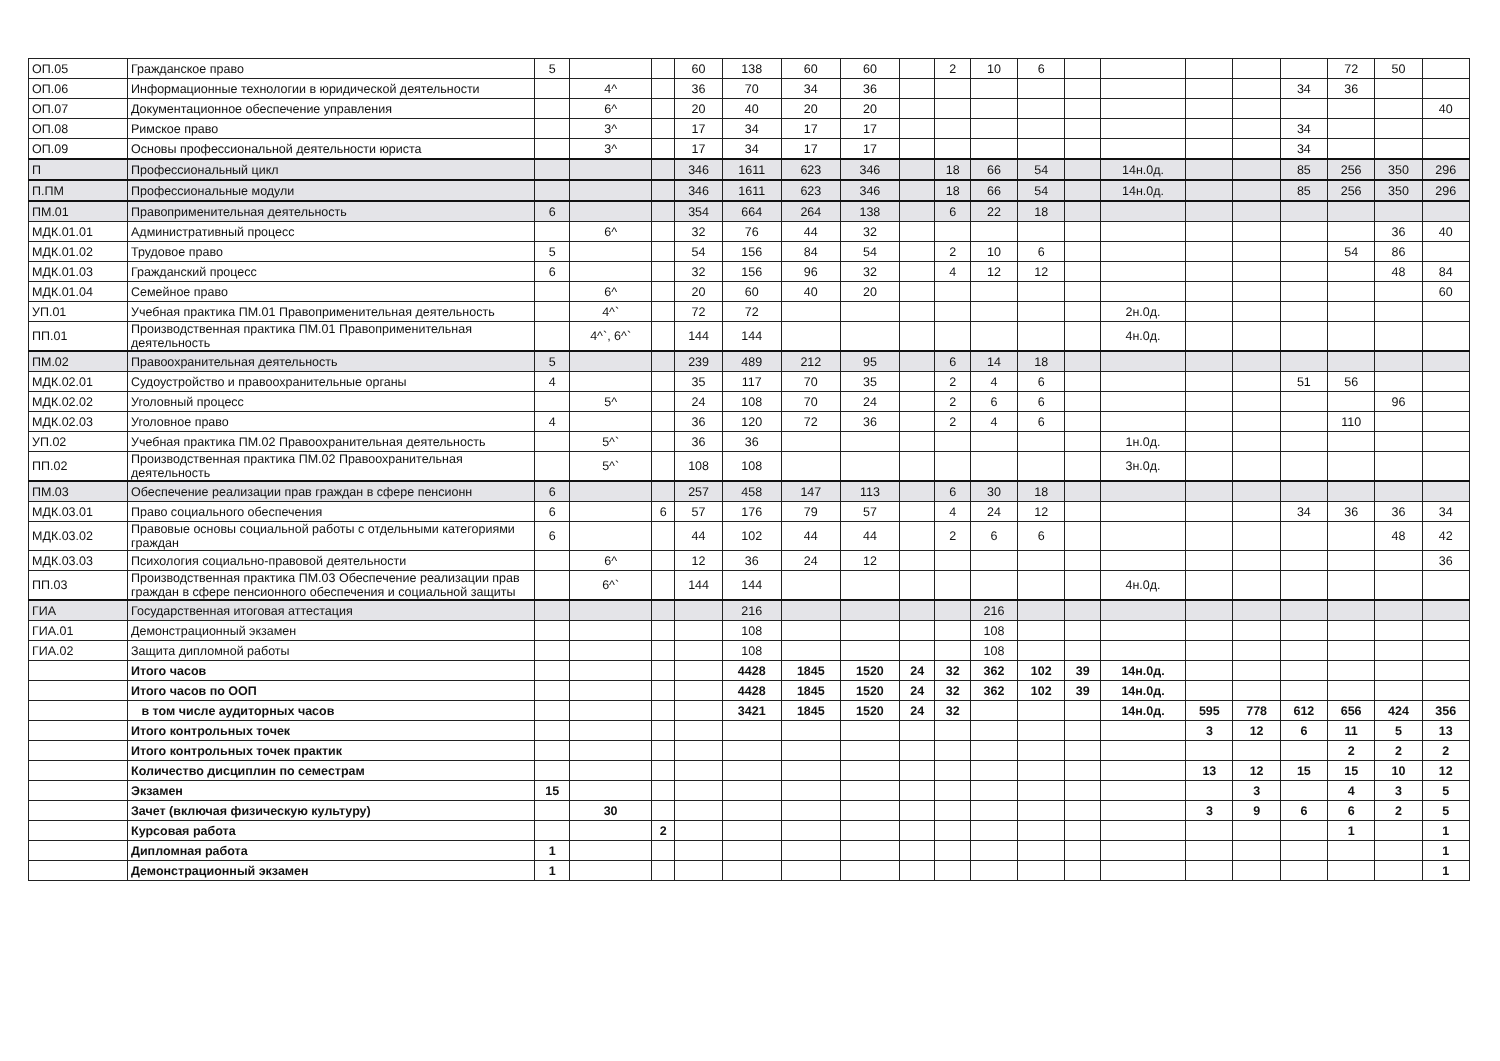| ОП.05 | Гражданское право | 5 | | | 60 | 138 | 60 | 60 | | 2 | 10 | 6 | | | | | | 72 | 50 | |
| ОП.06 | Информационные технологии в юридической деятельности | | 4^ | | 36 | 70 | 34 | 36 | | | | | | | | | 34 | 36 | | |
| ОП.07 | Документационное обеспечение управления | | 6^ | | 20 | 40 | 20 | 20 | | | | | | | | | | | | 40 |
| ОП.08 | Римское право | | 3^ | | 17 | 34 | 17 | 17 | | | | | | | | | 34 | | | |
| ОП.09 | Основы профессиональной деятельности юриста | | 3^ | | 17 | 34 | 17 | 17 | | | | | | | | | 34 | | | |
| П | Профессиональный цикл | | | | 346 | 1611 | 623 | 346 | | 18 | 66 | 54 | | 14н.0д. | | | 85 | 256 | 350 | 296 |
| П.ПМ | Профессиональные модули | | | | 346 | 1611 | 623 | 346 | | 18 | 66 | 54 | | 14н.0д. | | | 85 | 256 | 350 | 296 |
| ПМ.01 | Правоприменительная деятельность | 6 | | | 354 | 664 | 264 | 138 | | 6 | 22 | 18 | | | | | | | | |
| МДК.01.01 | Административный процесс | | 6^ | | 32 | 76 | 44 | 32 | | | | | | | | | | | 36 | 40 |
| МДК.01.02 | Трудовое право | 5 | | | 54 | 156 | 84 | 54 | | 2 | 10 | 6 | | | | | | 54 | 86 | |
| МДК.01.03 | Гражданский процесс | 6 | | | 32 | 156 | 96 | 32 | | 4 | 12 | 12 | | | | | | | 48 | 84 |
| МДК.01.04 | Семейное право | | 6^ | | 20 | 60 | 40 | 20 | | | | | | | | | | | | 60 |
| УП.01 | Учебная практика ПМ.01 Правоприменительная деятельность | | 4^` | | 72 | 72 | | | | | | | | 2н.0д. | | | | | | |
| ПП.01 | Производственная практика ПМ.01 Правоприменительная деятельность | | 4^`, 6^` | | 144 | 144 | | | | | | | | 4н.0д. | | | | | | |
| ПМ.02 | Правоохранительная деятельность | 5 | | | 239 | 489 | 212 | 95 | | 6 | 14 | 18 | | | | | | | | |
| МДК.02.01 | Судоустройство и правоохранительные органы | 4 | | | 35 | 117 | 70 | 35 | | 2 | 4 | 6 | | | | | 51 | 56 | | |
| МДК.02.02 | Уголовный процесс | | 5^ | | 24 | 108 | 70 | 24 | | 2 | 6 | 6 | | | | | | | 96 | |
| МДК.02.03 | Уголовное право | 4 | | | 36 | 120 | 72 | 36 | | 2 | 4 | 6 | | | | | | 110 | | |
| УП.02 | Учебная практика ПМ.02 Правоохранительная деятельность | | 5^` | | 36 | 36 | | | | | | | | 1н.0д. | | | | | | |
| ПП.02 | Производственная практика ПМ.02 Правоохранительная деятельность | | 5^` | | 108 | 108 | | | | | | | | 3н.0д. | | | | | | |
| ПМ.03 | Обеспечение реализации прав граждан в сфере пенсионн | 6 | | | 257 | 458 | 147 | 113 | | 6 | 30 | 18 | | | | | | | | |
| МДК.03.01 | Право социального обеспечения | 6 | | 6 | 57 | 176 | 79 | 57 | | 4 | 24 | 12 | | | | | 34 | 36 | 36 | 34 |
| МДК.03.02 | Правовые основы социальной работы с отдельными категориями граждан | 6 | | | 44 | 102 | 44 | 44 | | 2 | 6 | 6 | | | | | | | 48 | 42 |
| МДК.03.03 | Психология социально-правовой деятельности | | 6^ | | 12 | 36 | 24 | 12 | | | | | | | | | | | | 36 |
| ПП.03 | Производственная практика ПМ.03 Обеспечение реализации прав граждан в сфере пенсионного обеспечения и социальной защиты | | 6^` | | 144 | 144 | | | | | | | | 4н.0д. | | | | | | |
| ГИА | Государственная итоговая аттестация | | | | | 216 | | | | | 216 | | | | | | | | | |
| ГИА.01 | Демонстрационный экзамен | | | | | 108 | | | | | 108 | | | | | | | | | |
| ГИА.02 | Защита дипломной работы | | | | | 108 | | | | | 108 | | | | | | | | | |
| | Итого часов | | | | | 4428 | 1845 | 1520 | 24 | 32 | 362 | 102 | 39 | 14н.0д. | | | | | | |
| | Итого часов по ООП | | | | | 4428 | 1845 | 1520 | 24 | 32 | 362 | 102 | 39 | 14н.0д. | | | | | | |
| | в том числе аудиторных часов | | | | | 3421 | 1845 | 1520 | 24 | 32 | | | | 14н.0д. | 595 | 778 | 612 | 656 | 424 | 356 |
| | Итого контрольных точек | | | | | | | | | | | | | | 3 | 12 | 6 | 11 | 5 | 13 |
| | Итого контрольных точек практик | | | | | | | | | | | | | | | | | 2 | 2 | 2 |
| | Количество дисциплин по семестрам | | | | | | | | | | | | | | 13 | 12 | 15 | 15 | 10 | 12 |
| | Экзамен | 15 | | | | | | | | | | | | | | 3 | | 4 | 3 | 5 |
| | Зачет (включая физическую культуру) | | 30 | | | | | | | | | | | | 3 | 9 | 6 | 6 | 2 | 5 |
| | Курсовая работа | | | 2 | | | | | | | | | | | | | | 1 | | 1 |
| | Дипломная работа | 1 | | | | | | | | | | | | | | | | | | 1 |
| | Демонстрационный экзамен | 1 | | | | | | | | | | | | | | | | | | 1 |